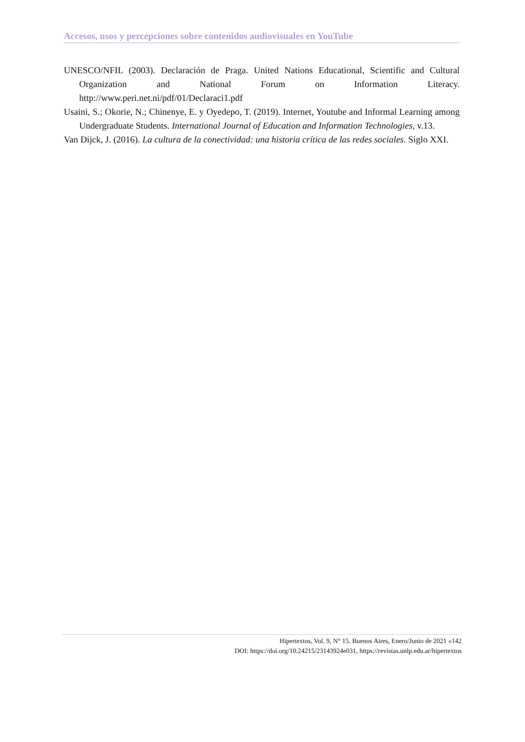Accesos, usos y percepciones sobre contenidos audiovisuales en YouTube
UNESCO/NFIL (2003). Declaración de Praga. United Nations Educational, Scientific and Cultural Organization and National Forum on Information Literacy. http://www.peri.net.ni/pdf/01/Declaraci1.pdf
Usaini, S.; Okorie, N.; Chinenye, E. y Oyedepo, T. (2019). Internet, Youtube and Informal Learning among Undergraduate Students. International Journal of Education and Information Technologies, v.13.
Van Dijck, J. (2016). La cultura de la conectividad: una historia crítica de las redes sociales. Siglo XXI.
Hipertextos, Vol. 9, N° 15. Buenos Aires, Enero/Junio de 2021 «142
DOI: https://doi.org/10.24215/23143924e031, https://revistas.unlp.edu.ar/hipertextos